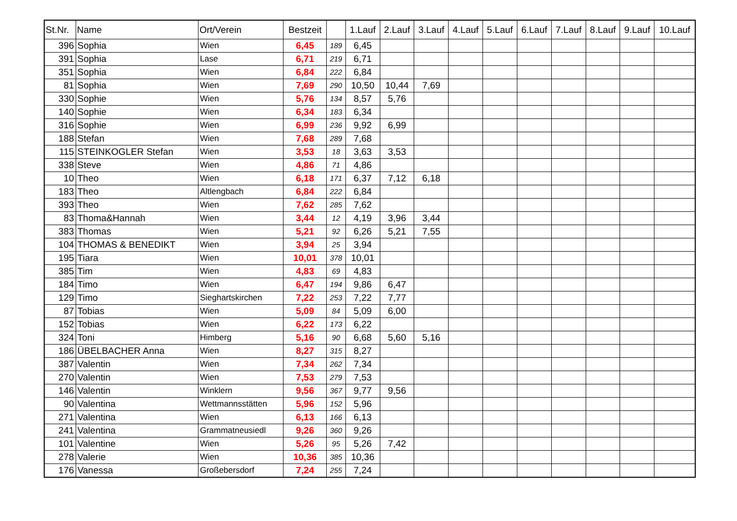| St.Nr. | Name | Ort/Verein | Bestzeit | | 1.Lauf | 2.Lauf | 3.Lauf | 4.Lauf | 5.Lauf | 6.Lauf | 7.Lauf | 8.Lauf | 9.Lauf | 10.Lauf |
| --- | --- | --- | --- | --- | --- | --- | --- | --- | --- | --- | --- | --- | --- | --- |
| 396 | Sophia | Wien | 6,45 | 189 | 6,45 | | | | | | | | | |
| 391 | Sophia | Lase | 6,71 | 219 | 6,71 | | | | | | | | | |
| 351 | Sophia | Wien | 6,84 | 222 | 6,84 | | | | | | | | | |
| 81 | Sophia | Wien | 7,69 | 290 | 10,50 | 10,44 | 7,69 | | | | | | | |
| 330 | Sophie | Wien | 5,76 | 134 | 8,57 | 5,76 | | | | | | | | |
| 140 | Sophie | Wien | 6,34 | 183 | 6,34 | | | | | | | | | |
| 316 | Sophie | Wien | 6,99 | 236 | 9,92 | 6,99 | | | | | | | | |
| 188 | Stefan | Wien | 7,68 | 289 | 7,68 | | | | | | | | | |
| 115 | STEINKOGLER Stefan | Wien | 3,53 | 18 | 3,63 | 3,53 | | | | | | | | |
| 338 | Steve | Wien | 4,86 | 71 | 4,86 | | | | | | | | | |
| 10 | Theo | Wien | 6,18 | 171 | 6,37 | 7,12 | 6,18 | | | | | | | |
| 183 | Theo | Altlengbach | 6,84 | 222 | 6,84 | | | | | | | | | |
| 393 | Theo | Wien | 7,62 | 285 | 7,62 | | | | | | | | | |
| 83 | Thoma&Hannah | Wien | 3,44 | 12 | 4,19 | 3,96 | 3,44 | | | | | | | |
| 383 | Thomas | Wien | 5,21 | 92 | 6,26 | 5,21 | 7,55 | | | | | | | |
| 104 | THOMAS & BENEDIKT | Wien | 3,94 | 25 | 3,94 | | | | | | | | | |
| 195 | Tiara | Wien | 10,01 | 378 | 10,01 | | | | | | | | | |
| 385 | Tim | Wien | 4,83 | 69 | 4,83 | | | | | | | | | |
| 184 | Timo | Wien | 6,47 | 194 | 9,86 | 6,47 | | | | | | | | |
| 129 | Timo | Sieghartskirchen | 7,22 | 253 | 7,22 | 7,77 | | | | | | | | |
| 87 | Tobias | Wien | 5,09 | 84 | 5,09 | 6,00 | | | | | | | | |
| 152 | Tobias | Wien | 6,22 | 173 | 6,22 | | | | | | | | | |
| 324 | Toni | Himberg | 5,16 | 90 | 6,68 | 5,60 | 5,16 | | | | | | | |
| 186 | ÜBELBACHER Anna | Wien | 8,27 | 315 | 8,27 | | | | | | | | | |
| 387 | Valentin | Wien | 7,34 | 262 | 7,34 | | | | | | | | | |
| 270 | Valentin | Wien | 7,53 | 279 | 7,53 | | | | | | | | | |
| 146 | Valentin | Winklern | 9,56 | 367 | 9,77 | 9,56 | | | | | | | | |
| 90 | Valentina | Wettmannsstätten | 5,96 | 152 | 5,96 | | | | | | | | | |
| 271 | Valentina | Wien | 6,13 | 166 | 6,13 | | | | | | | | | |
| 241 | Valentina | Grammatneusiedl | 9,26 | 360 | 9,26 | | | | | | | | | |
| 101 | Valentine | Wien | 5,26 | 95 | 5,26 | 7,42 | | | | | | | | |
| 278 | Valerie | Wien | 10,36 | 385 | 10,36 | | | | | | | | | |
| 176 | Vanessa | Großebersdorf | 7,24 | 255 | 7,24 | | | | | | | | | |